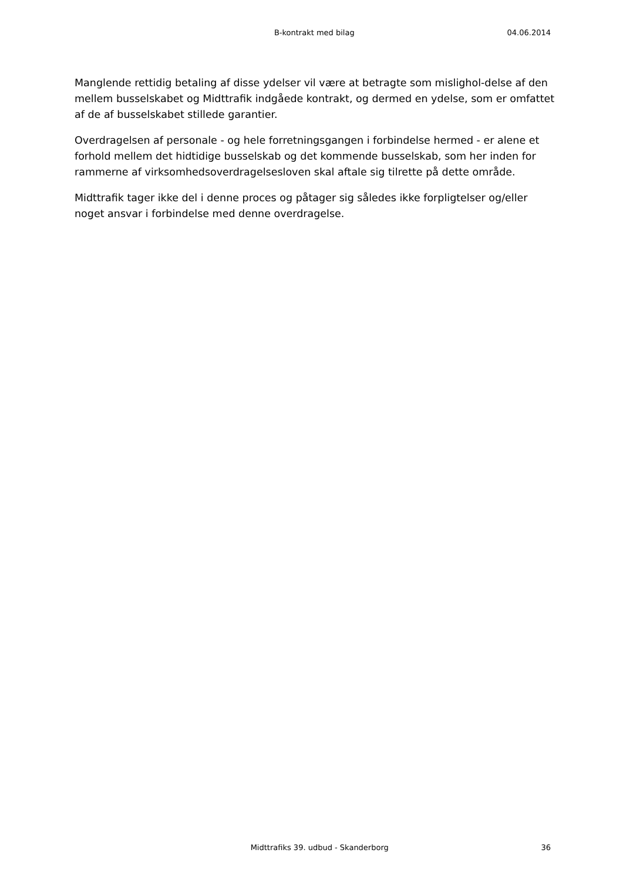B-kontrakt med bilag 04.06.2014
Manglende rettidig betaling af disse ydelser vil være at betragte som mislighol-delse af den mellem busselskabet og Midttrafik indgåede kontrakt, og dermed en ydelse, som er omfattet af de af busselskabet stillede garantier.
Overdragelsen af personale - og hele forretningsgangen i forbindelse hermed - er alene et forhold mellem det hidtidige busselskab og det kommende busselskab, som her inden for rammerne af virksomhedsoverdragelsesloven skal aftale sig tilrette på dette område.
Midttrafik tager ikke del i denne proces og påtager sig således ikke forpligtelser og/eller noget ansvar i forbindelse med denne overdragelse.
Midttrafiks 39. udbud - Skanderborg 36